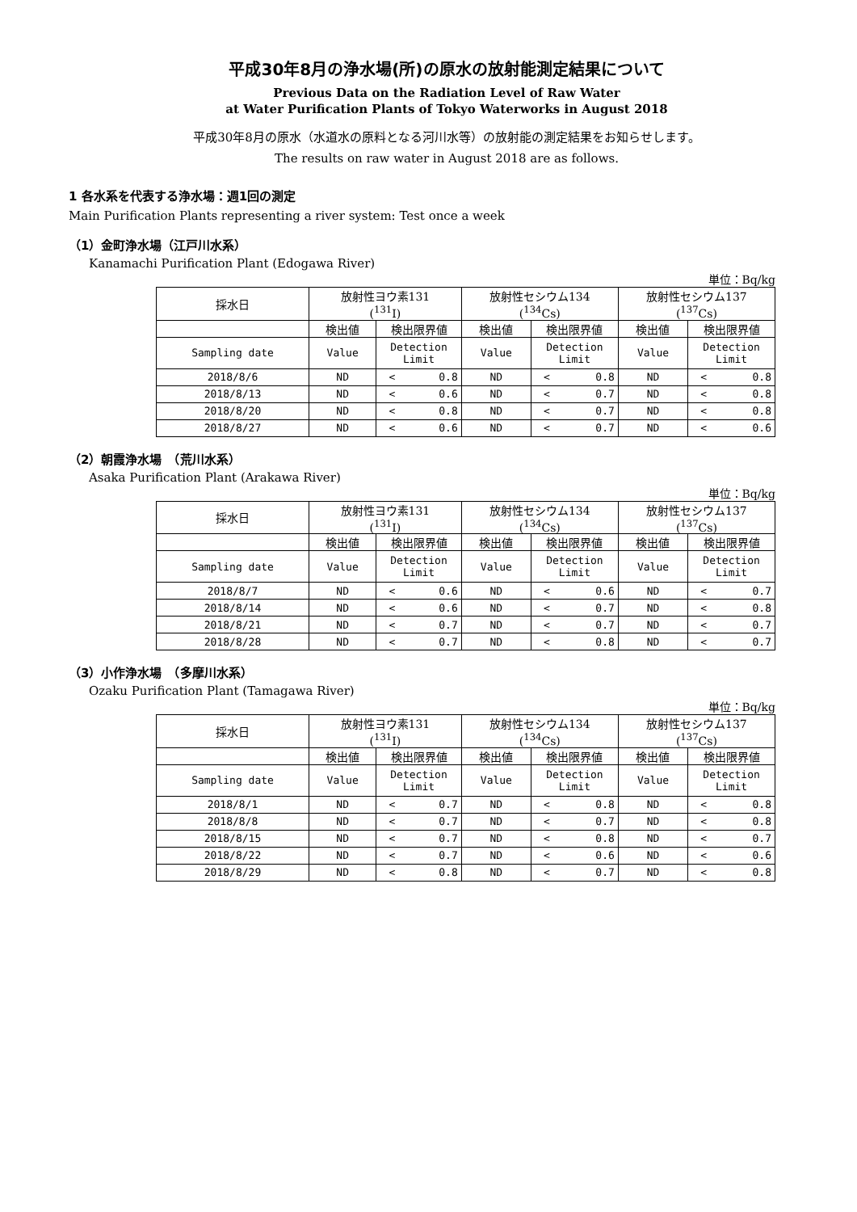平成30年8月の浄水場(所)の原水の放射能測定結果について
Previous Data on the Radiation Level of Raw Water
at Water Purification Plants of Tokyo Waterworks in August 2018
平成30年8月の原水（水道水の原料となる河川水等）の放射能の測定結果をお知らせします。
The results on raw water in August 2018 are as follows.
1 各水系を代表する浄水場：週1回の測定
Main Purification Plants representing a river system: Test once a week
（1）金町浄水場（江戸川水系）
Kanamachi Purification Plant (Edogawa River)
単位：Bq/kg
| 採水日 | 放射性ヨウ素131 (<sup>131</sup>I) | | | 放射性セシウム134 (<sup>134</sup>Cs) | | | 放射性セシウム137 (<sup>137</sup>Cs) | | |
| | 検出値 | 検出限界値 | | 検出値 | 検出限界値 | | 検出値 | 検出限界値 | |
| Sampling date | Value | Detection Limit | | Value | Detection Limit | | Value | Detection Limit | |
| 2018/8/6 | ND | < | 0.8 | ND | < | 0.8 | ND | < | 0.8 |
| 2018/8/13 | ND | < | 0.6 | ND | < | 0.7 | ND | < | 0.8 |
| 2018/8/20 | ND | < | 0.8 | ND | < | 0.7 | ND | < | 0.8 |
| 2018/8/27 | ND | < | 0.6 | ND | < | 0.7 | ND | < | 0.6 |
（2）朝霞浄水場　（荒川水系）
Asaka Purification Plant (Arakawa River)
単位：Bq/kg
| 採水日 | 放射性ヨウ素131 (<sup>131</sup>I) | | | 放射性セシウム134 (<sup>134</sup>Cs) | | | 放射性セシウム137 (<sup>137</sup>Cs) | | |
| | 検出値 | 検出限界値 | | 検出値 | 検出限界値 | | 検出値 | 検出限界値 | |
| Sampling date | Value | Detection Limit | | Value | Detection Limit | | Value | Detection Limit | |
| 2018/8/7 | ND | < | 0.6 | ND | < | 0.6 | ND | < | 0.7 |
| 2018/8/14 | ND | < | 0.6 | ND | < | 0.7 | ND | < | 0.8 |
| 2018/8/21 | ND | < | 0.7 | ND | < | 0.7 | ND | < | 0.7 |
| 2018/8/28 | ND | < | 0.7 | ND | < | 0.8 | ND | < | 0.7 |
（3）小作浄水場　（多摩川水系）
Ozaku Purification Plant (Tamagawa River)
単位：Bq/kg
| 採水日 | 放射性ヨウ素131 (<sup>131</sup>I) | | | 放射性セシウム134 (<sup>134</sup>Cs) | | | 放射性セシウム137 (<sup>137</sup>Cs) | | |
| | 検出値 | 検出限界値 | | 検出値 | 検出限界値 | | 検出値 | 検出限界値 | |
| Sampling date | Value | Detection Limit | | Value | Detection Limit | | Value | Detection Limit | |
| 2018/8/1 | ND | < | 0.7 | ND | < | 0.8 | ND | < | 0.8 |
| 2018/8/8 | ND | < | 0.7 | ND | < | 0.7 | ND | < | 0.8 |
| 2018/8/15 | ND | < | 0.7 | ND | < | 0.8 | ND | < | 0.7 |
| 2018/8/22 | ND | < | 0.7 | ND | < | 0.6 | ND | < | 0.6 |
| 2018/8/29 | ND | < | 0.8 | ND | < | 0.7 | ND | < | 0.8 |